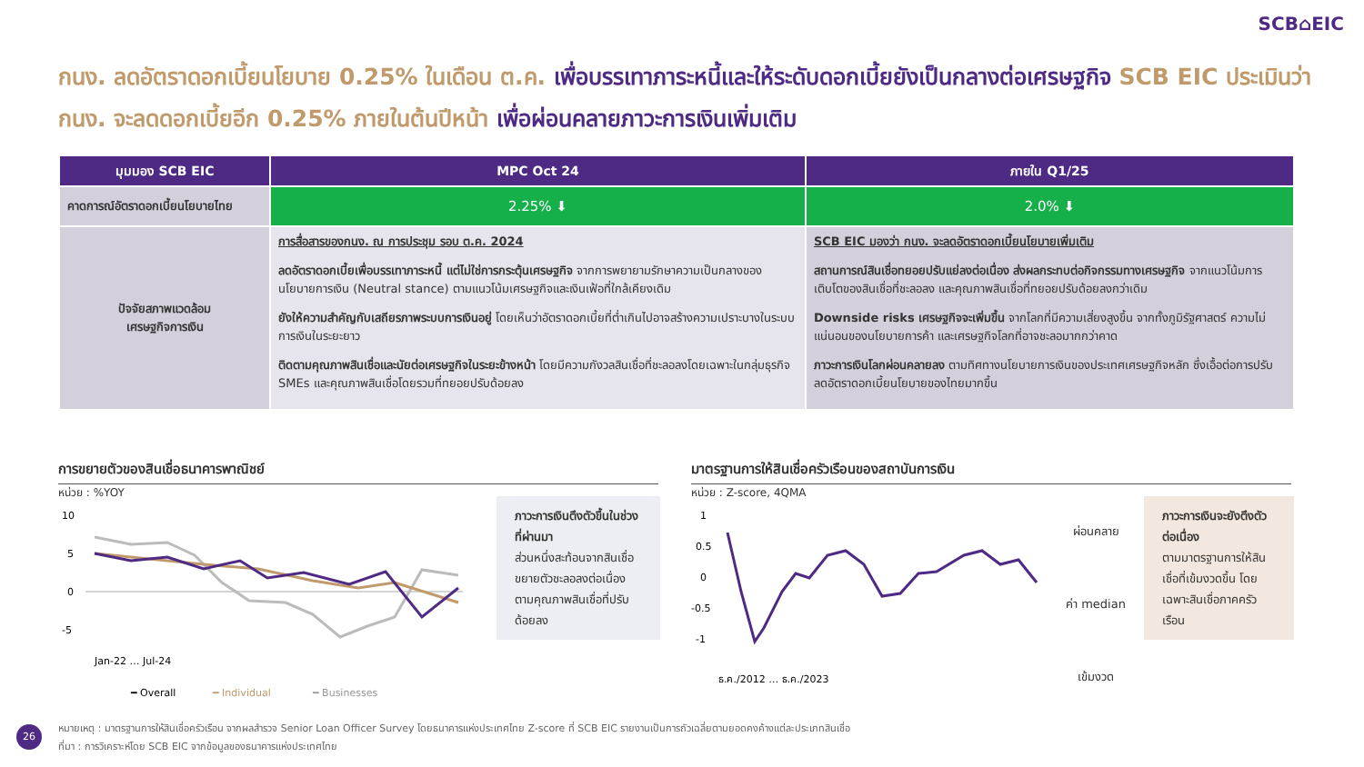SCB⌂EIC
กนง. ลดอัตราดอกเบี้ยนโยบาย 0.25% ในเดือน ต.ค. เพื่อบรรเทาภาระหนี้และให้ระดับดอกเบี้ยยังเป็นกลางต่อเศรษฐกิจ SCB EIC ประเมินว่า กนง. จะลดดอกเบี้ยอีก 0.25% ภายในต้นปีหน้า เพื่อผ่อนคลายภาวะการเงินเพิ่มเติม
| มุมมอง SCB EIC | MPC Oct 24 | ภายใน Q1/25 |
| --- | --- | --- |
| คาดการณ์อัตราดอกเบี้ยนโยบายไทย | 2.25% ⬇ | 2.0% ⬇ |
| ปัจจัยสภาพแวดล้อม เศรษฐกิจการเงิน | การสื่อสารของกนง. ณ การประชุม รอบ ต.ค. 2024 ลดอัตราดอกเบี้ยเพื่อบรรเทาภาระหนี้ แต่ไม่ใช่การกระตุ้นเศรษฐกิจ จากการพยายามรักษาความเป็นกลางของนโยบายการเงิน (Neutral stance) ตามแนวโน้มเศรษฐกิจและเงินเฟ้อที่ใกล้เคียงเดิม ยังให้ความสำคัญกับเสถียรภาพระบบการเงินอยู่ โดยเห็นว่าอัตราดอกเบี้ยที่ต่ำเกินไปอาจสร้างความเปราะบางในระบบการเงินในระยะยาว ติดตามคุณภาพสินเชื่อและนัยต่อเศรษฐกิจในระยะข้างหน้า โดยมีความกังวลสินเชื่อที่ชะลอลงโดยเฉพาะในกลุ่มธุรกิจ SMEs และคุณภาพสินเชื่อโดยรวมที่ทยอยปรับด้อยลง | SCB EIC มองว่า กนง. จะลดอัตราดอกเบี้ยนโยบายเพิ่มเติม สถานการณ์สินเชื่อทยอยปรับแย่ลงต่อเนื่อง ส่งผลกระทบต่อกิจกรรมทางเศรษฐกิจ จากแนวโน้มการเติบโตของสินเชื่อที่ชะลอลง และคุณภาพสินเชื่อที่ทยอยปรับด้อยลงกว่าเดิม Downside risks เศรษฐกิจจะเพิ่มขึ้น จากโลกที่มีความเสี่ยงสูงขึ้น จากทั้งภูมิรัฐศาสตร์ ความไม่แน่นอนของนโยบายการค้า และเศรษฐกิจโลกที่อาจชะลอมากกว่าคาด ภาวะการเงินโลกผ่อนคลายลง ตามทิศทางนโยบายการเงินของประเทศเศรษฐกิจหลัก ซึ่งเอื้อต่อการปรับลดอัตราดอกเบี้ยนโยบายของไทยมากขึ้น |
การขยายตัวของสินเชื่อธนาคารพาณิชย์
หน่วย : %YOY
10
5
0
-5
Jan-22 … Jul-24
━ Overall
━ Individual
━ Businesses
ภาวะการเงินตึงตัวขึ้นในช่วงที่ผ่านมา
ส่วนหนึ่งสะท้อนจากสินเชื่อขยายตัวชะลอลงต่อเนื่อง ตามคุณภาพสินเชื่อที่ปรับด้อยลง
มาตรฐานการให้สินเชื่อครัวเรือนของสถาบันการเงิน
หน่วย : Z-score, 4QMA
1
0.5
0
-0.5
-1
ธ.ค./2012 … ธ.ค./2023
ผ่อนคลาย
ค่า median
เข้มงวด
ภาวะการเงินจะยังตึงตัวต่อเนื่อง
ตามมาตรฐานการให้สินเชื่อที่เข้มงวดขึ้น โดยเฉพาะสินเชื่อภาคครัวเรือน
26
หมายเหตุ : มาตรฐานการให้สินเชื่อครัวเรือน จากผลสำรวจ Senior Loan Officer Survey โดยธนาคารแห่งประเทศไทย Z-score ที่ SCB EIC รายงานเป็นการถัวเฉลี่ยตามยอดคงค้างแต่ละประเภทสินเชื่อ
ที่มา : การวิเคราะห์โดย SCB EIC จากข้อมูลของธนาคารแห่งประเทศไทย